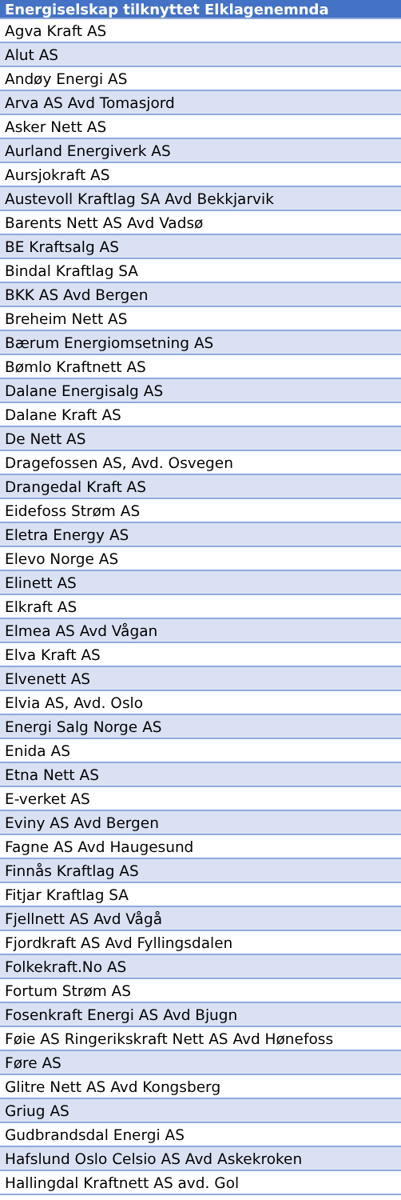| Energiselskap tilknyttet Elklagenemnda |
| --- |
| Agva Kraft AS |
| Alut AS |
| Andøy Energi AS |
| Arva AS Avd Tomasjord |
| Asker Nett AS |
| Aurland Energiverk AS |
| Aursjokraft AS |
| Austevoll Kraftlag SA Avd Bekkjarvik |
| Barents Nett AS Avd Vadsø |
| BE Kraftsalg AS |
| Bindal Kraftlag SA |
| BKK AS Avd Bergen |
| Breheim Nett AS |
| Bærum Energiomsetning AS |
| Bømlo Kraftnett AS |
| Dalane Energisalg AS |
| Dalane Kraft AS |
| De Nett AS |
| Dragefossen AS, Avd. Osvegen |
| Drangedal Kraft AS |
| Eidefoss Strøm AS |
| Eletra Energy AS |
| Elevo Norge AS |
| Elinett AS |
| Elkraft AS |
| Elmea AS Avd Vågan |
| Elva Kraft AS |
| Elvenett AS |
| Elvia AS, Avd. Oslo |
| Energi Salg Norge AS |
| Enida AS |
| Etna Nett AS |
| E-verket AS |
| Eviny AS Avd Bergen |
| Fagne AS Avd Haugesund |
| Finnås Kraftlag AS |
| Fitjar Kraftlag SA |
| Fjellnett AS Avd Vågå |
| Fjordkraft AS Avd Fyllingsdalen |
| Folkekraft.No AS |
| Fortum Strøm AS |
| Fosenkraft Energi AS Avd Bjugn |
| Føie AS Ringerikskraft Nett AS Avd Hønefoss |
| Føre AS |
| Glitre Nett AS Avd Kongsberg |
| Griug AS |
| Gudbrandsdal Energi AS |
| Hafslund Oslo Celsio AS Avd Askekroken |
| Hallingdal Kraftnett AS avd. Gol |